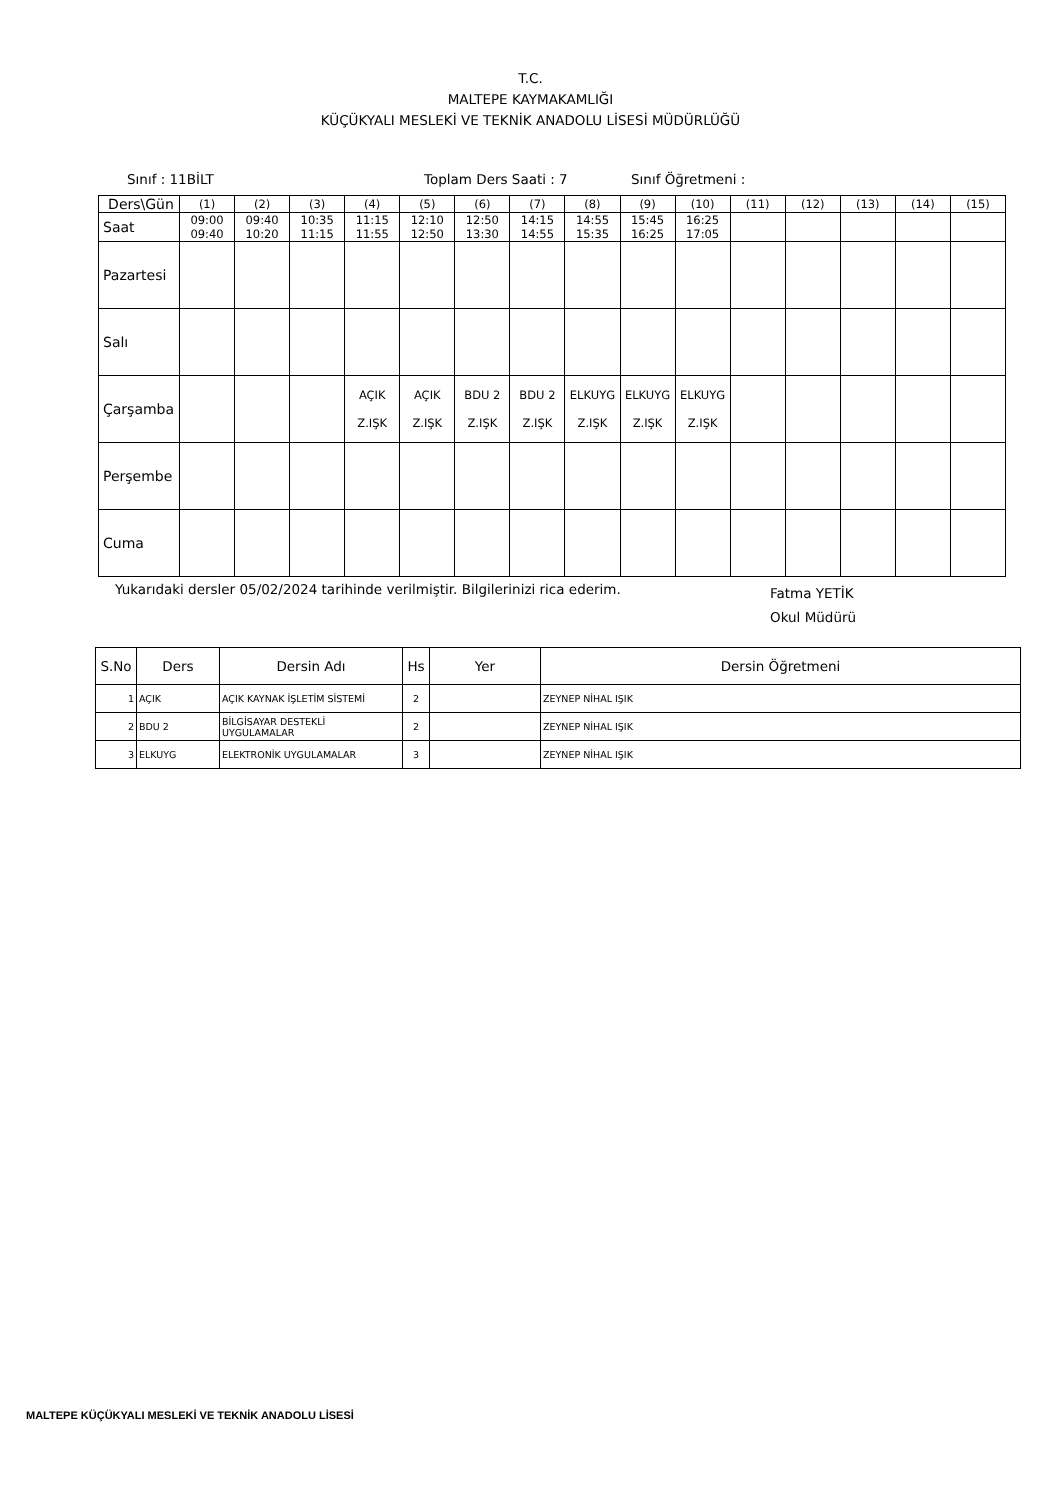T.C.
MALTEPE KAYMAKAMLIĞI
KÜÇÜKYALI MESLEKİ VE TEKNİK ANADOLU LİSESİ MÜDÜRLÜĞÜ
Sınıf : 11BİLT Toplam Ders Saati : 7 Sınıf Öğretmeni :
| Ders\Gün | (1) | (2) | (3) | (4) | (5) | (6) | (7) | (8) | (9) | (10) | (11) | (12) | (13) | (14) | (15) |
| Saat | 09:00 09:40 | 09:40 10:20 | 10:35 11:15 | 11:15 11:55 | 12:10 12:50 | 12:50 13:30 | 14:15 14:55 | 14:55 15:35 | 15:45 16:25 | 16:25 17:05 | | | | | |
| Pazartesi | | | | | | | | | | | | | | | |
| Salı | | | | | | | | | | | | | | | |
| Çarşamba | | | | AÇIK Z.IŞK | AÇIK Z.IŞK | BDU 2 Z.IŞK | BDU 2 Z.IŞK | ELKUYG Z.IŞK | ELKUYG Z.IŞK | ELKUYG Z.IŞK | | | | | |
| Perşembe | | | | | | | | | | | | | | | |
| Cuma | | | | | | | | | | | | | | | |
Yukarıdaki dersler 05/02/2024 tarihinde verilmiştir. Bilgilerinizi rica ederim. Fatma YETİK
Okul Müdürü
| S.No | Ders | Dersin Adı | Hs | Yer | Dersin Öğretmeni |
| --- | --- | --- | --- | --- | --- |
| 1 | AÇIK | AÇIK KAYNAK İŞLETİM SİSTEMİ | 2 | | ZEYNEP NİHAL IŞIK |
| 2 | BDU 2 | BİLGİSAYAR DESTEKLİ UYGULAMALAR | 2 | | ZEYNEP NİHAL IŞIK |
| 3 | ELKUYG | ELEKTRONİK UYGULAMALAR | 3 | | ZEYNEP NİHAL IŞIK |
MALTEPE KÜÇÜKYALI MESLEKİ VE TEKNİK ANADOLU LİSESİ